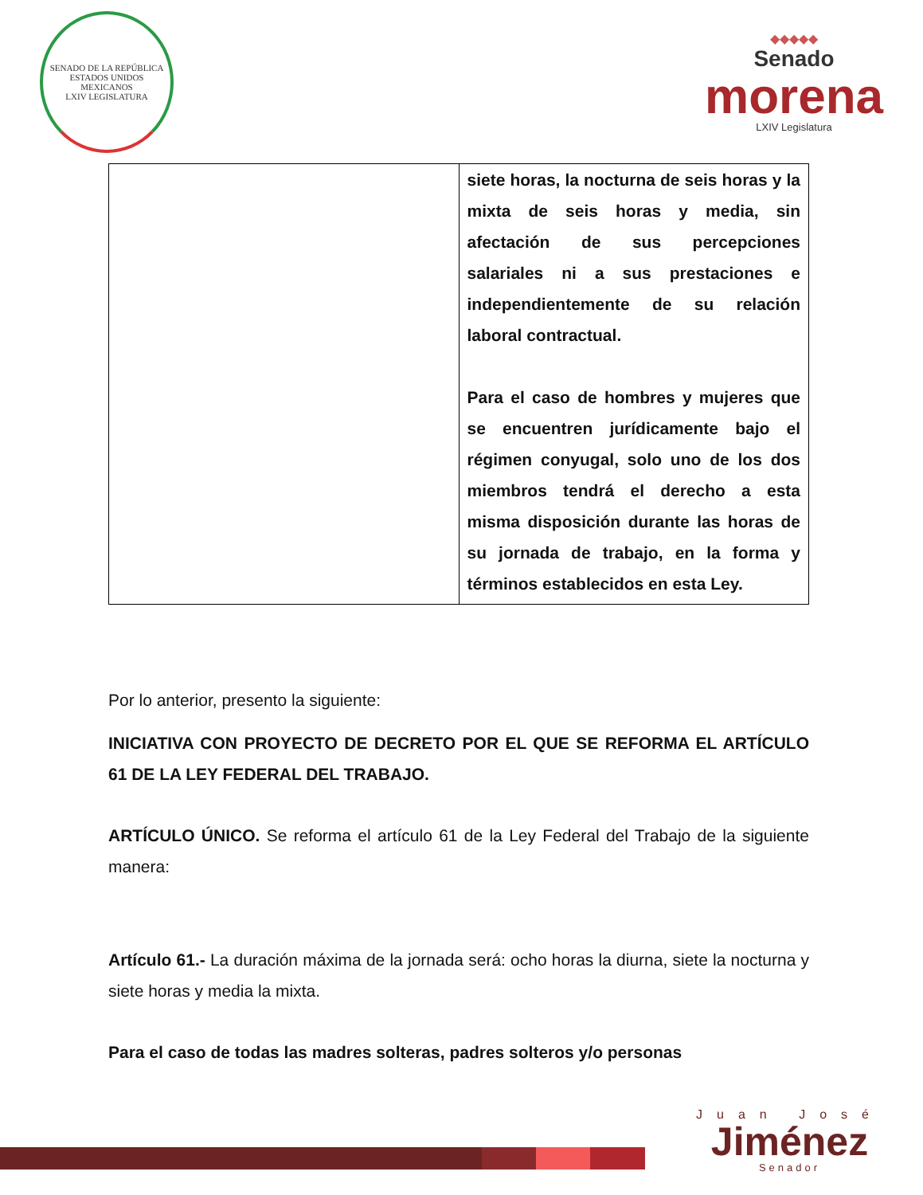SENADO DE LA REPÚBLICA
ESTADOS UNIDOS MEXICANOS
LXIV LEGISLATURA
◆◆◆◆◆
Senado
morena
LXIV Legislatura
| | siete horas, la nocturna de seis horas y la mixta de seis horas y media, sin afectación de sus percepciones salariales ni a sus prestaciones e independientemente de su relación laboral contractual. Para el caso de hombres y mujeres que se encuentren jurídicamente bajo el régimen conyugal, solo uno de los dos miembros tendrá el derecho a esta misma disposición durante las horas de su jornada de trabajo, en la forma y términos establecidos en esta Ley. |
Por lo anterior, presento la siguiente:
INICIATIVA CON PROYECTO DE DECRETO POR EL QUE SE REFORMA EL ARTÍCULO 61 DE LA LEY FEDERAL DEL TRABAJO.
ARTÍCULO ÚNICO. Se reforma el artículo 61 de la Ley Federal del Trabajo de la siguiente manera:
Artículo 61.- La duración máxima de la jornada será: ocho horas la diurna, siete la nocturna y siete horas y media la mixta.
Para el caso de todas las madres solteras, padres solteros y/o personas
Juan José
Jiménez
Senador